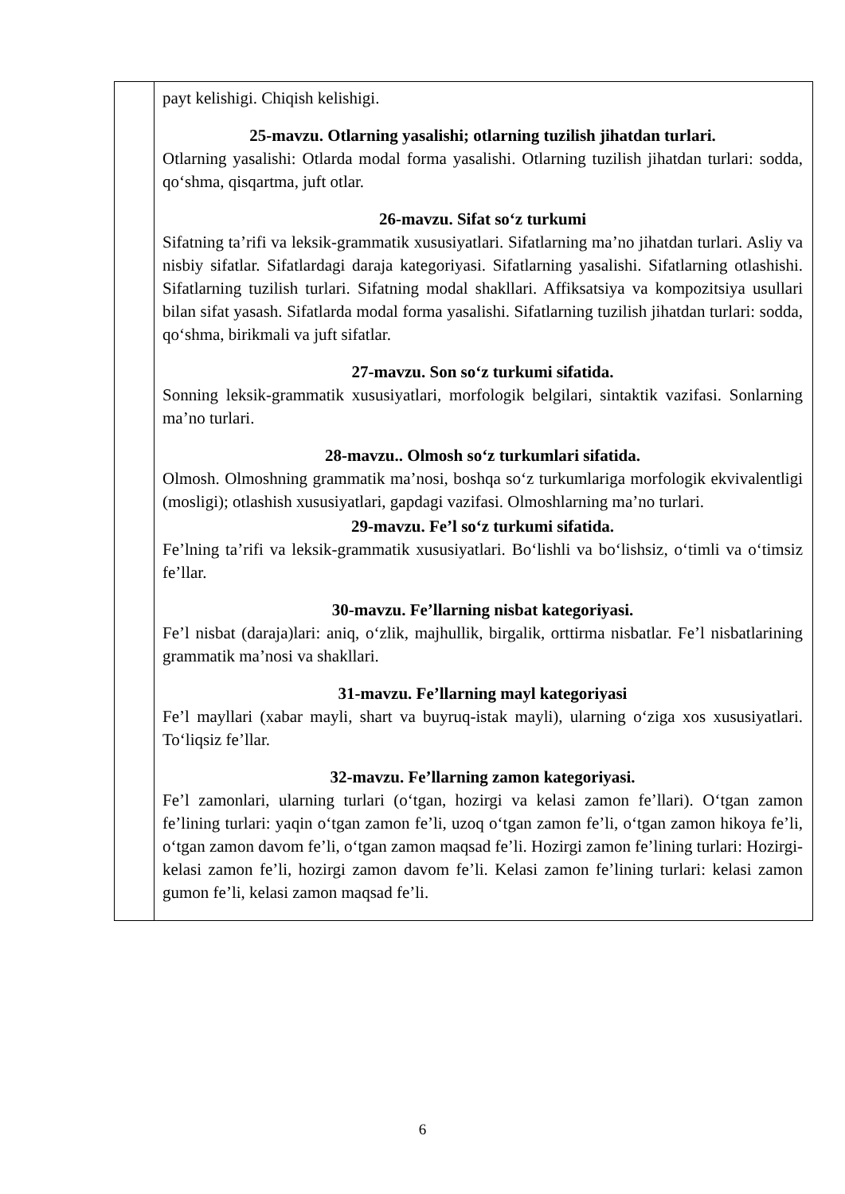| | payt kelishigi. Chiqish kelishigi. 25-mavzu. Otlarning yasalishi; otlarning tuzilish jihatdan turlari. Otlarning yasalishi: Otlarda modal forma yasalishi. Otlarning tuzilish jihatdan turlari: sodda, qo‘shma, qisqartma, juft otlar. 26-mavzu. Sifat so‘z turkumi Sifatning ta’rifi va leksik-grammatik xususiyatlari. Sifatlarning ma’no jihatdan turlari. Asliy va nisbiy sifatlar. Sifatlardagi daraja kategoriyasi. Sifatlarning yasalishi. Sifatlarning otlashishi. Sifatlarning tuzilish turlari. Sifatning modal shakllari. Affiksatsiya va kompozitsiya usullari bilan sifat yasash. Sifatlarda modal forma yasalishi. Sifatlarning tuzilish jihatdan turlari: sodda, qo‘shma, birikmali va juft sifatlar. 27-mavzu. Son so‘z turkumi sifatida. Sonning leksik-grammatik xususiyatlari, morfologik belgilari, sintaktik vazifasi. Sonlarning ma’no turlari. 28-mavzu.. Olmosh so‘z turkumlari sifatida. Olmosh. Olmoshning grammatik ma’nosi, boshqa so‘z turkumlariga morfologik ekvivalentligi (mosligi); otlashish xususiyatlari, gapdagi vazifasi. Olmoshlarning ma’no turlari. 29-mavzu. Fe’l so‘z turkumi sifatida. Fe’lning ta’rifi va leksik-grammatik xususiyatlari. Bo‘lishli va bo‘lishsiz, o‘timli va o‘timsiz fe’llar. 30-mavzu. Fe’llarning nisbat kategoriyasi. Fe’l nisbat (daraja)lari: aniq, o‘zlik, majhullik, birgalik, orttirma nisbatlar. Fe’l nisbatlarining grammatik ma’nosi va shakllari. 31-mavzu. Fe’llarning mayl kategoriyasi Fe’l mayllari (xabar mayli, shart va buyruq-istak mayli), ularning o‘ziga xos xususiyatlari. To‘liqsiz fe’llar. 32-mavzu. Fe’llarning zamon kategoriyasi. Fe’l zamonlari, ularning turlari (o‘tgan, hozirgi va kelasi zamon fe’llari). O‘tgan zamon fe’lining turlari: yaqin o‘tgan zamon fe’li, uzoq o‘tgan zamon fe’li, o‘tgan zamon hikoya fe’li, o‘tgan zamon davom fe’li, o‘tgan zamon maqsad fe’li. Hozirgi zamon fe’lining turlari: Hozirgi-kelasi zamon fe’li, hozirgi zamon davom fe’li. Kelasi zamon fe’lining turlari: kelasi zamon gumon fe’li, kelasi zamon maqsad fe’li. |
6